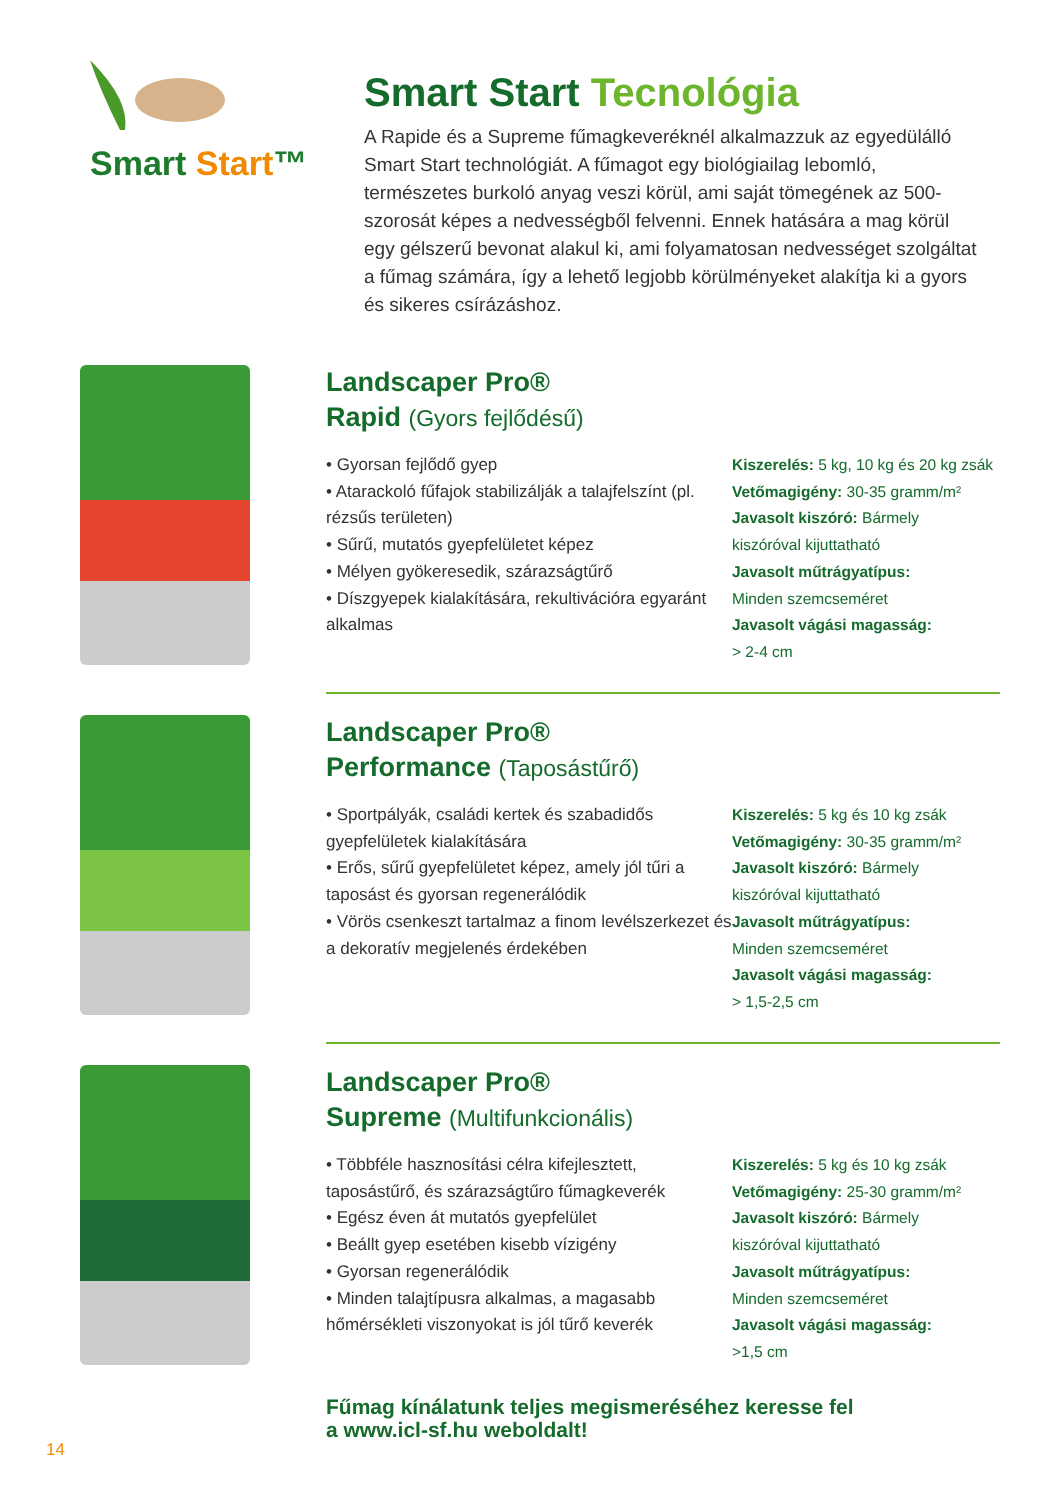Smart Start™
Smart Start Tecnológia
A Rapide és a Supreme fűmagkeveréknél alkalmazzuk az egyedülálló Smart Start technológiát. A fűmagot egy biológiailag lebomló, természetes burkoló anyag veszi körül, ami saját tömegének az 500-szorosát képes a nedvességből felvenni. Ennek hatására a mag körül egy gélszerű bevonat alakul ki, ami folyamatosan nedvességet szolgáltat a fűmag számára, így a lehető legjobb körülményeket alakítja ki a gyors és sikeres csírázáshoz.
Landscaper Pro®
Rapid (Gyors fejlődésű)
• Gyorsan fejlődő gyep
• Atarackoló fűfajok stabilizálják a talajfelszínt (pl. rézsűs területen)
• Sűrű, mutatós gyepfelületet képez
• Mélyen gyökeresedik, szárazságtűrő
• Díszgyepek kialakítására, rekultivációra egyaránt alkalmas
Kiszerelés: 5 kg, 10 kg és 20 kg zsák
Vetőmagigény: 30-35 gramm/m²
Javasolt kiszóró: Bármely
kiszóróval kijuttatható
Javasolt műtrágyatípus:
Minden szemcseméret
Javasolt vágási magasság:
> 2-4 cm
Landscaper Pro®
Performance (Taposástűrő)
• Sportpályák, családi kertek és szabadidős gyepfelületek kialakítására
• Erős, sűrű gyepfelületet képez, amely jól tűri a taposást és gyorsan regenerálódik
• Vörös csenkeszt tartalmaz a finom levélszerkezet és a dekoratív megjelenés érdekében
Kiszerelés: 5 kg és 10 kg zsák
Vetőmagigény: 30-35 gramm/m²
Javasolt kiszóró: Bármely
kiszóróval kijuttatható
Javasolt műtrágyatípus:
Minden szemcseméret
Javasolt vágási magasság:
> 1,5-2,5 cm
Landscaper Pro®
Supreme (Multifunkcionális)
• Többféle hasznosítási célra kifejlesztett, taposástűrő, és szárazságtűro fűmagkeverék
• Egész éven át mutatós gyepfelület
• Beállt gyep esetében kisebb vízigény
• Gyorsan regenerálódik
• Minden talajtípusra alkalmas, a magasabb hőmérsékleti viszonyokat is jól tűrő keverék
Kiszerelés: 5 kg és 10 kg zsák
Vetőmagigény: 25-30 gramm/m²
Javasolt kiszóró: Bármely
kiszóróval kijuttatható
Javasolt műtrágyatípus:
Minden szemcseméret
Javasolt vágási magasság:
>1,5 cm
Fűmag kínálatunk teljes megismeréséhez keresse fel
a www.icl-sf.hu weboldalt!
14